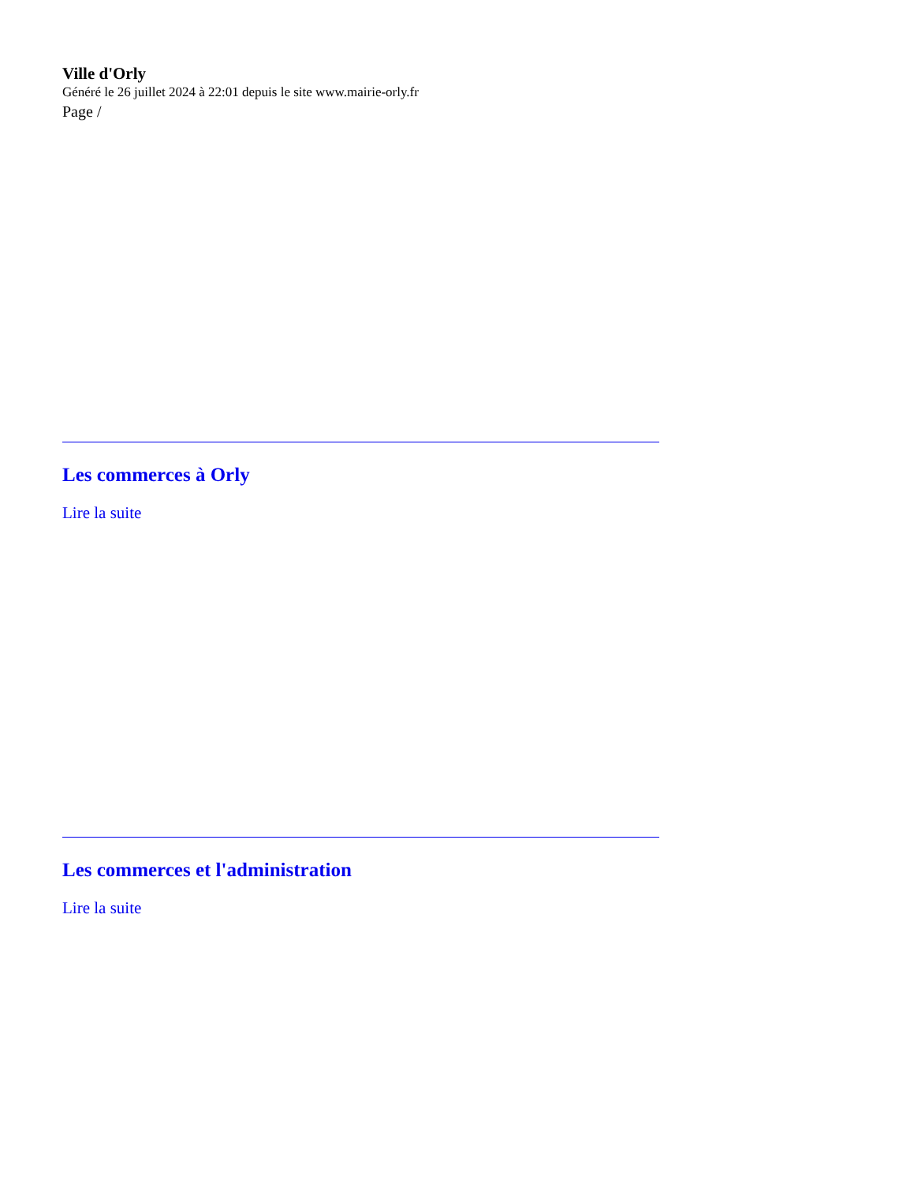Ville d'Orly
Généré le 26 juillet 2024 à 22:01 depuis le site www.mairie-orly.fr
Page /
Les commerces à Orly
Lire la suite
Les commerces et l'administration
Lire la suite